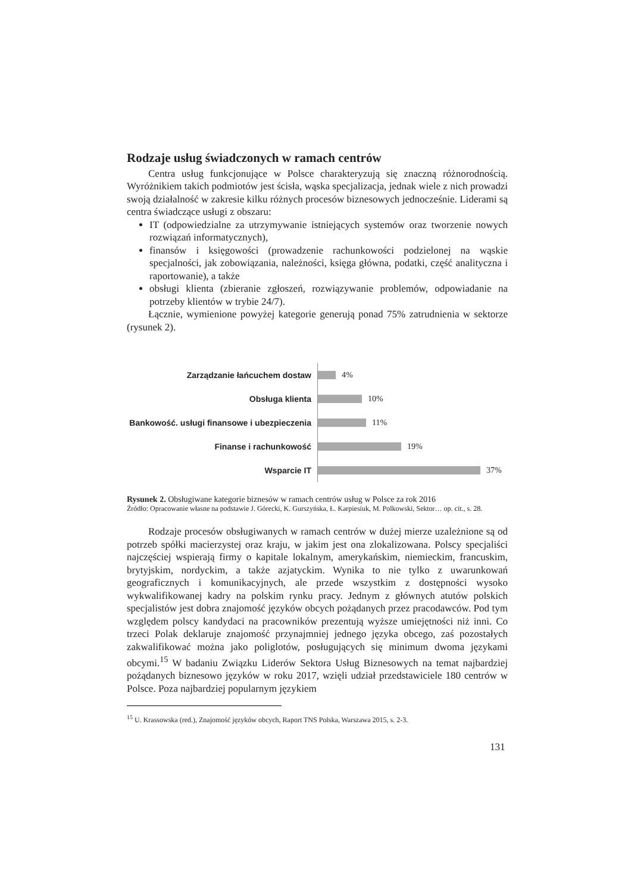Rodzaje usług świadczonych w ramach centrów
Centra usług funkcjonujące w Polsce charakteryzują się znaczną różnorodnością. Wyróżnikiem takich podmiotów jest ścisła, wąska specjalizacja, jednak wiele z nich prowadzi swoją działalność w zakresie kilku różnych procesów biznesowych jednocześnie. Liderami są centra świadczące usługi z obszaru:
IT (odpowiedzialne za utrzymywanie istniejących systemów oraz tworzenie nowych rozwiązań informatycznych),
finansów i księgowości (prowadzenie rachunkowości podzielonej na wąskie specjalności, jak zobowiązania, należności, księga główna, podatki, część analityczna i raportowanie), a także
obsługi klienta (zbieranie zgłoszeń, rozwiązywanie problemów, odpowiadanie na potrzeby klientów w trybie 24/7).
Łącznie, wymienione powyżej kategorie generują ponad 75% zatrudnienia w sektorze (rysunek 2).
Zarządzanie łańcuchem dostaw
4%
Obsługa klienta
10%
Bankowość. usługi finansowe i ubezpieczenia
11%
Finanse i rachunkowość
19%
Wsparcie IT
37%
Rysunek 2. Obsługiwane kategorie biznesów w ramach centrów usług w Polsce za rok 2016
Źródło: Opracowanie własne na podstawie J. Górecki, K. Gurszyńska, Ł. Karpiesiuk, M. Polkowski, Sektor… op. cit., s. 28.
Rodzaje procesów obsługiwanych w ramach centrów w dużej mierze uzależnione są od potrzeb spółki macierzystej oraz kraju, w jakim jest ona zlokalizowana. Polscy specjaliści najczęściej wspierają firmy o kapitale lokalnym, amerykańskim, niemieckim, francuskim, brytyjskim, nordyckim, a także azjatyckim. Wynika to nie tylko z uwarunkowań geograficznych i komunikacyjnych, ale przede wszystkim z dostępności wysoko wykwalifikowanej kadry na polskim rynku pracy. Jednym z głównych atutów polskich specjalistów jest dobra znajomość języków obcych pożądanych przez pracodawców. Pod tym względem polscy kandydaci na pracowników prezentują wyższe umiejętności niż inni. Co trzeci Polak deklaruje znajomość przynajmniej jednego języka obcego, zaś pozostałych zakwalifikować można jako poliglotów, posługujących się minimum dwoma językami obcymi.<sup>15</sup> W badaniu Związku Liderów Sektora Usług Biznesowych na temat najbardziej pożądanych biznesowo języków w roku 2017, wzięli udział przedstawiciele 180 centrów w Polsce. Poza najbardziej popularnym językiem
<sup>15</sup> U. Krassowska (red.), Znajomość języków obcych, Raport TNS Polska, Warszawa 2015, s. 2-3.
131